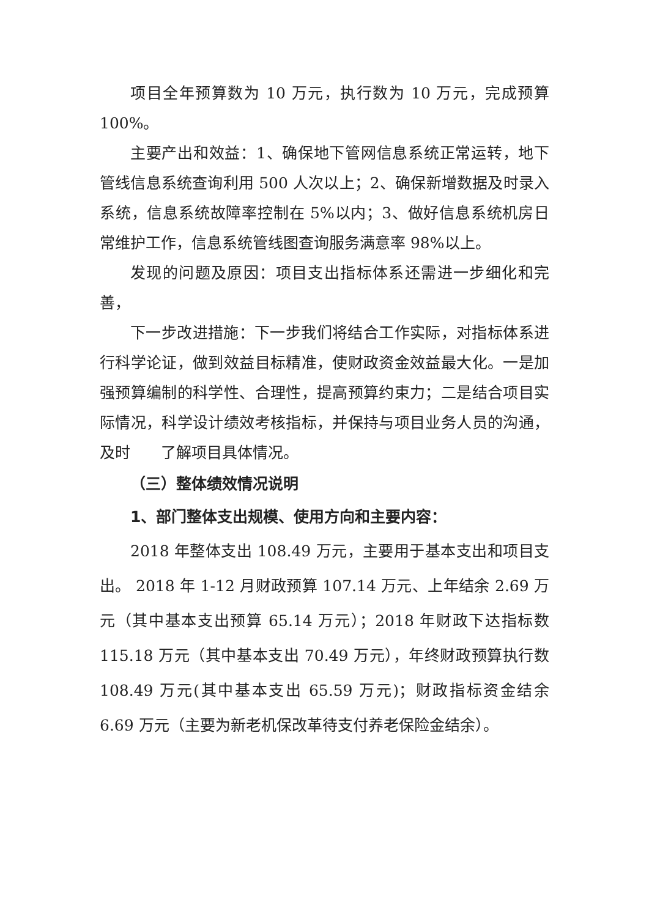项目全年预算数为 10 万元，执行数为 10 万元，完成预算 100%。
主要产出和效益：1、确保地下管网信息系统正常运转，地下管线信息系统查询利用 500 人次以上；2、确保新增数据及时录入系统，信息系统故障率控制在 5%以内；3、做好信息系统机房日常维护工作，信息系统管线图查询服务满意率 98%以上。
发现的问题及原因：项目支出指标体系还需进一步细化和完善，
下一步改进措施：下一步我们将结合工作实际，对指标体系进行科学论证，做到效益目标精准，使财政资金效益最大化。一是加强预算编制的科学性、合理性，提高预算约束力；二是结合项目实际情况，科学设计绩效考核指标，并保持与项目业务人员的沟通，及时　　了解项目具体情况。
（三）整体绩效情况说明
1、部门整体支出规模、使用方向和主要内容：
2018 年整体支出 108.49 万元，主要用于基本支出和项目支出。 2018 年 1-12 月财政预算 107.14 万元、上年结余 2.69 万元（其中基本支出预算 65.14 万元）；2018 年财政下达指标数 115.18 万元（其中基本支出 70.49 万元），年终财政预算执行数 108.49 万元(其中基本支出 65.59 万元)；财政指标资金结余 6.69 万元（主要为新老机保改革待支付养老保险金结余）。